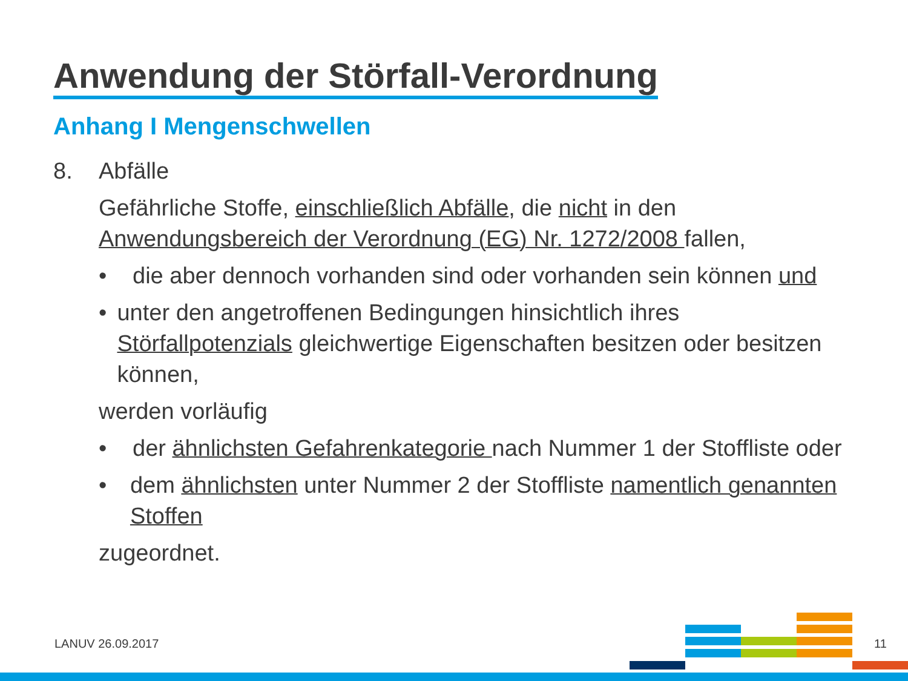Anwendung der Störfall-Verordnung
Anhang I Mengenschwellen
8. Abfälle
Gefährliche Stoffe, einschließlich Abfälle, die nicht in den Anwendungsbereich der Verordnung (EG) Nr. 1272/2008 fallen,
• die aber dennoch vorhanden sind oder vorhanden sein können und
• unter den angetroffenen Bedingungen hinsichtlich ihres Störfallpotenzials gleichwertige Eigenschaften besitzen oder besitzen können,
werden vorläufig
• der ähnlichsten Gefahrenkategorie nach Nummer 1 der Stoffliste oder
• dem ähnlichsten unter Nummer 2 der Stoffliste namentlich genannten Stoffen
zugeordnet.
LANUV 26.09.2017 11